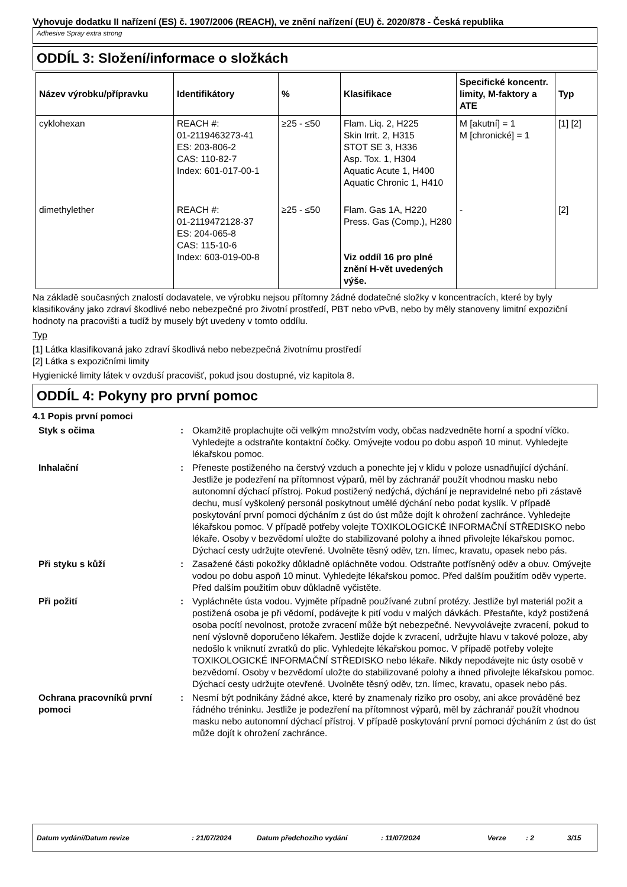Vyhovuje dodatku II nařízení (ES) č. 1907/2006 (REACH), ve znění nařízení (EU) č. 2020/878 - Česká republika
Adhesive Spray extra strong
ODDÍL 3: Složení/informace o složkách
| Název výrobku/přípravku | Identifikátory | % | Klasifikace | Specifické koncentr. limity, M-faktory a ATE | Typ |
| --- | --- | --- | --- | --- | --- |
| cyklohexan | REACH #: 01-2119463273-41 ES: 203-806-2 CAS: 110-82-7 Index: 601-017-00-1 | ≥25 - ≤50 | Flam. Liq. 2, H225 Skin Irrit. 2, H315 STOT SE 3, H336 Asp. Tox. 1, H304 Aquatic Acute 1, H400 Aquatic Chronic 1, H410 | M [akutní] = 1 M [chronické] = 1 | [1] [2] |
| dimethylether | REACH #: 01-2119472128-37 ES: 204-065-8 CAS: 115-10-6 Index: 603-019-00-8 | ≥25 - ≤50 | Flam. Gas 1A, H220 Press. Gas (Comp.), H280 Viz oddíl 16 pro plné znění H-vět uvedených výše. | - | [2] |
Na základě současných znalostí dodavatele, ve výrobku nejsou přítomny žádné dodatečné složky v koncentracích, které by byly klasifikovány jako zdraví škodlivé nebo nebezpečné pro životní prostředí, PBT nebo vPvB, nebo by měly stanoveny limitní expoziční hodnoty na pracovišti a tudíž by musely být uvedeny v tomto oddílu.
Typ
[1] Látka klasifikovaná jako zdraví škodlivá nebo nebezpečná životnímu prostředí
[2] Látka s expozičními limity
Hygienické limity látek v ovzduší pracovišť, pokud jsou dostupné, viz kapitola 8.
ODDÍL 4: Pokyny pro první pomoc
4.1 Popis první pomoci
Styk s očima : Okamžitě proplachujte oči velkým množstvím vody, občas nadzvedněte horní a spodní víčko. Vyhledejte a odstraňte kontaktní čočky. Omývejte vodou po dobu aspoň 10 minut. Vyhledejte lékařskou pomoc.
Inhalační : Přeneste postiženého na čerstvý vzduch a ponechte jej v klidu v poloze usnadňující dýchání. Jestliže je podezření na přítomnost výparů, měl by záchranář použít vhodnou masku nebo autonomní dýchací přístroj. Pokud postižený nedýchá, dýchání je nepravidelné nebo při zástavě dechu, musí vyškolený personál poskytnout umělé dýchání nebo podat kyslík. V případě poskytování první pomoci dýcháním z úst do úst může dojít k ohrožení zachránce. Vyhledejte lékařskou pomoc. V případě potřeby volejte TOXIKOLOGICKÉ INFORMAČNÍ STŘEDISKO nebo lékaře. Osoby v bezvědomí uložte do stabilizované polohy a ihned přivolejte lékařskou pomoc. Dýchací cesty udržujte otevřené. Uvolněte těsný oděv, tzn. límec, kravatu, opasek nebo pás.
Při styku s kůží : Zasažené části pokožky důkladně opláchněte vodou. Odstraňte potřísněný oděv a obuv. Omývejte vodou po dobu aspoň 10 minut. Vyhledejte lékařskou pomoc. Před dalším použitím oděv vyperte. Před dalším použitím obuv důkladně vyčistěte.
Při požití : Vypláchněte ústa vodou. Vyjměte případně používané zubní protézy. Jestliže byl materiál požit a postižená osoba je při vědomí, podávejte k pití vodu v malých dávkách. Přestaňte, když postižená osoba pocítí nevolnost, protože zvracení může být nebezpečné. Nevyvolávejte zvracení, pokud to není výslovně doporučeno lékařem. Jestliže dojde k zvracení, udržujte hlavu v takové poloze, aby nedošlo k vniknutí zvratků do plic. Vyhledejte lékařskou pomoc. V případě potřeby volejte TOXIKOLOGICKÉ INFORMAČNÍ STŘEDISKO nebo lékaře. Nikdy nepodávejte nic ústy osobě v bezvědomí. Osoby v bezvědomí uložte do stabilizované polohy a ihned přivolejte lékařskou pomoc. Dýchací cesty udržujte otevřené. Uvolněte těsný oděv, tzn. límec, kravatu, opasek nebo pás.
Ochrana pracovníků první pomoci
: Nesmí být podnikány žádné akce, které by znamenaly riziko pro osoby, ani akce prováděné bez řádného tréninku. Jestliže je podezření na přítomnost výparů, měl by záchranář použít vhodnou masku nebo autonomní dýchací přístroj. V případě poskytování první pomoci dýcháním z úst do úst může dojít k ohrožení zachránce.
Datum vydání/Datum revize: 21/07/2024 Datum předchozího vydání: 11/07/2024 Verze: 2 3/15